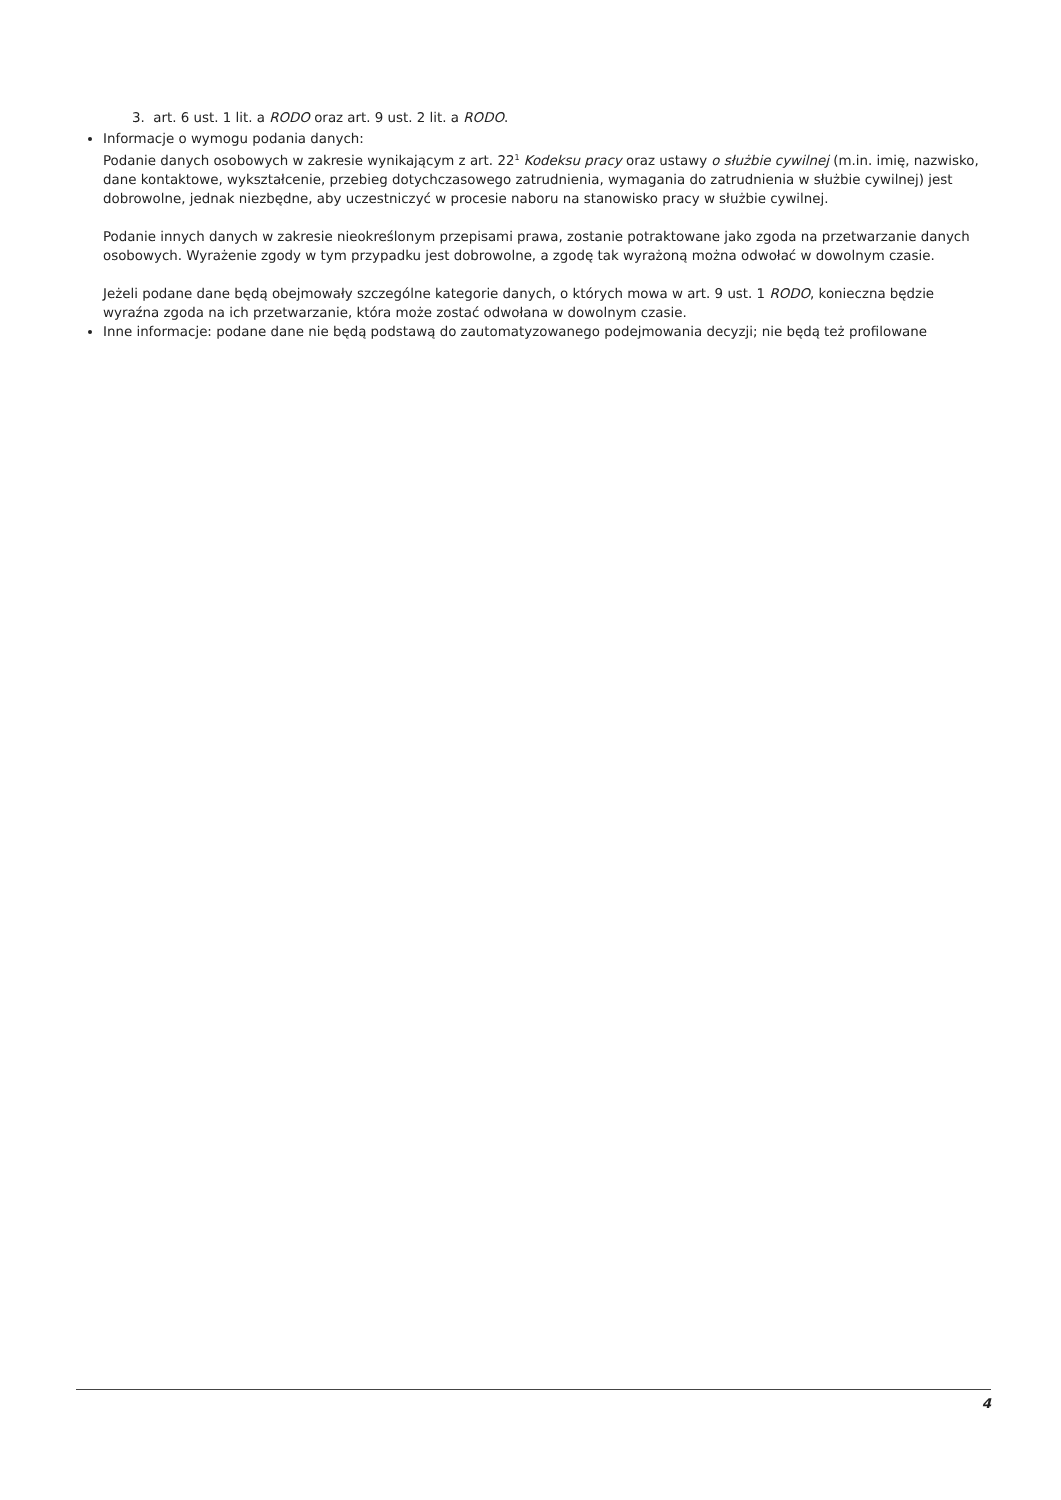3. art. 6 ust. 1 lit. a RODO oraz art. 9 ust. 2 lit. a RODO.
Informacje o wymogu podania danych:
Podanie danych osobowych w zakresie wynikającym z art. 22<sup>1</sup> Kodeksu pracy oraz ustawy o służbie cywilnej (m.in. imię, nazwisko, dane kontaktowe, wykształcenie, przebieg dotychczasowego zatrudnienia, wymagania do zatrudnienia w służbie cywilnej) jest dobrowolne, jednak niezbędne, aby uczestniczyć w procesie naboru na stanowisko pracy w służbie cywilnej.
Podanie innych danych w zakresie nieokreślonym przepisami prawa, zostanie potraktowane jako zgoda na przetwarzanie danych osobowych. Wyrażenie zgody w tym przypadku jest dobrowolne, a zgodę tak wyrażoną można odwołać w dowolnym czasie.
Jeżeli podane dane będą obejmowały szczególne kategorie danych, o których mowa w art. 9 ust. 1 RODO, konieczna będzie wyraźna zgoda na ich przetwarzanie, która może zostać odwołana w dowolnym czasie.
Inne informacje: podane dane nie będą podstawą do zautomatyzowanego podejmowania decyzji; nie będą też profilowane
4